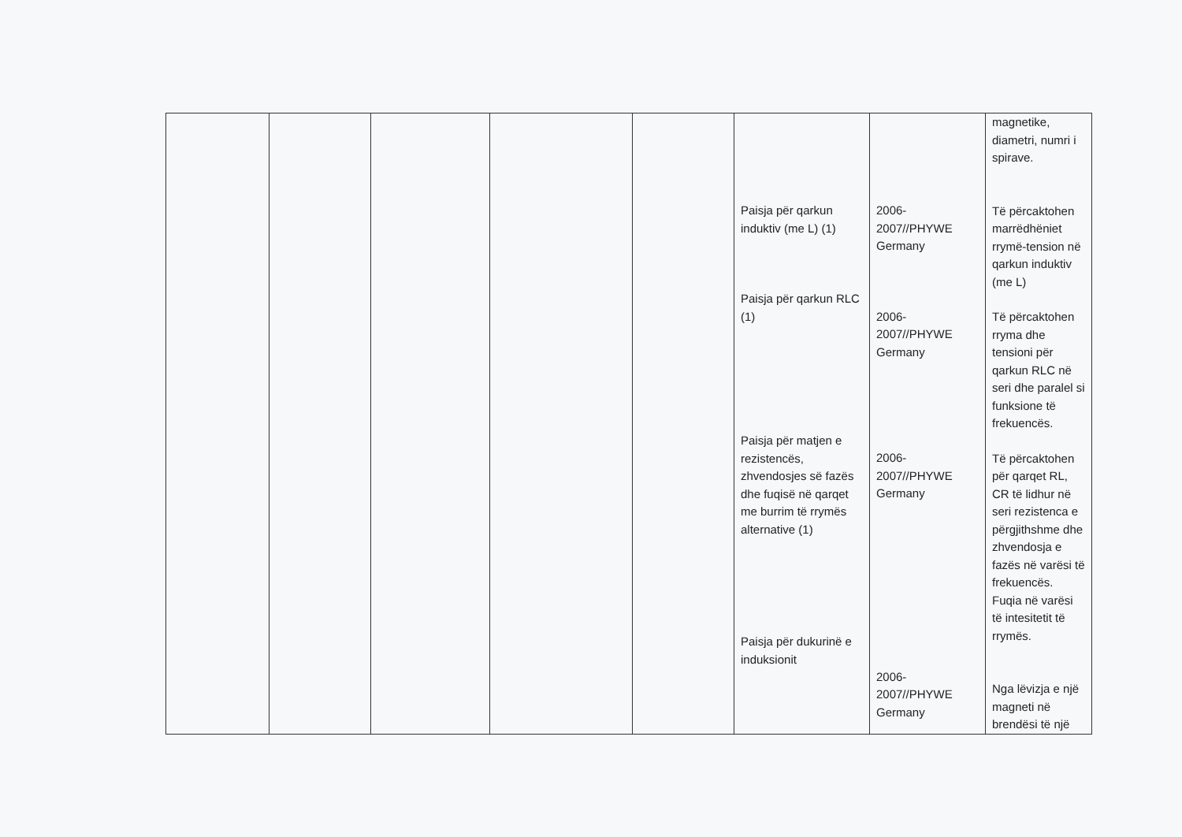| | | | | | Paisja për qarkun induktiv (me L) (1) Paisja për qarkun RLC (1) Paisja për matjen e rezistencës, zhvendosjes së fazës dhe fuqisë në qarqet me burrim të rrymës alternative (1) Paisja për dukurinë e induksionit | 2006- 2007//PHYWE Germany 2006- 2007//PHYWE Germany 2006- 2007//PHYWE Germany 2006- 2007//PHYWE Germany | magnetike, diametri, numri i spirave. Të përcaktohen marrëdhëniet rrymë-tension në qarkun induktiv (me L) Të përcaktohen rryma dhe tensioni për qarkun RLC në seri dhe paralel si funksione të frekuencës. Të përcaktohen për qarqet RL, CR të lidhur në seri rezistenca e përgjithshme dhe zhvendosja e fazës në varësi të frekuencës. Fuqia në varësi të intesitetit të rrymës. Nga lëvizja e një magneti në brendësi të një |